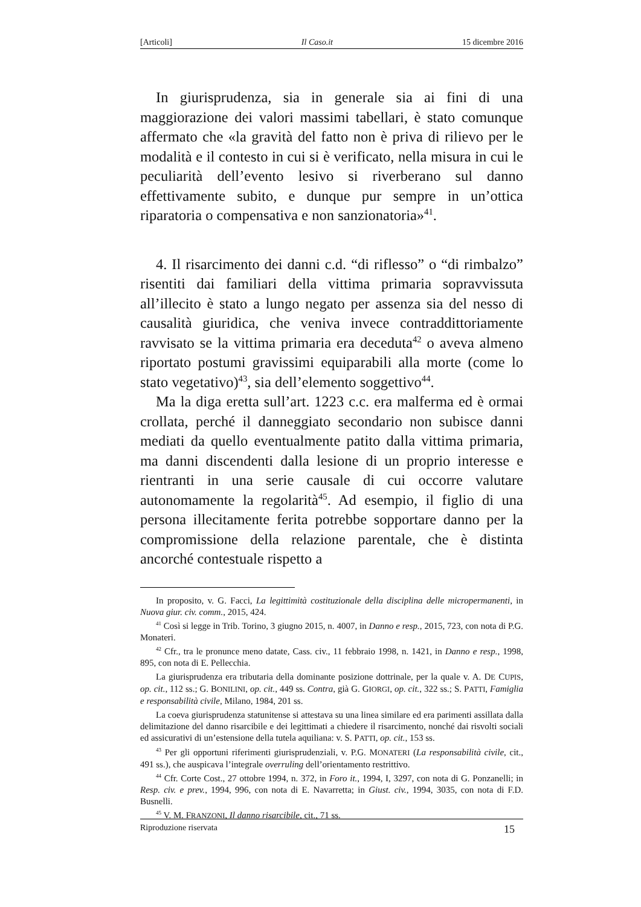[Articoli] Il Caso.it 15 dicembre 2016
In giurisprudenza, sia in generale sia ai fini di una maggiorazione dei valori massimi tabellari, è stato comunque affermato che «la gravità del fatto non è priva di rilievo per le modalità e il contesto in cui si è verificato, nella misura in cui le peculiarità dell’evento lesivo si riverberano sul danno effettivamente subito, e dunque pur sempre in un’ottica riparatoria o compensativa e non sanzionatoria»<sup>41</sup>.
4. Il risarcimento dei danni c.d. “di riflesso” o “di rimbalzo” risentiti dai familiari della vittima primaria sopravvissuta all’illecito è stato a lungo negato per assenza sia del nesso di causalità giuridica, che veniva invece contraddittoriamente ravvisato se la vittima primaria era deceduta<sup>42</sup> o aveva almeno riportato postumi gravissimi equiparabili alla morte (come lo stato vegetativo)<sup>43</sup>, sia dell’elemento soggettivo<sup>44</sup>.
Ma la diga eretta sull’art. 1223 c.c. era malferma ed è ormai crollata, perché il danneggiato secondario non subisce danni mediati da quello eventualmente patito dalla vittima primaria, ma danni discendenti dalla lesione di un proprio interesse e rientranti in una serie causale di cui occorre valutare autonomamente la regolarità<sup>45</sup>. Ad esempio, il figlio di una persona illecitamente ferita potrebbe sopportare danno per la compromissione della relazione parentale, che è distinta ancorché contestuale rispetto a
In proposito, v. G. Facci, La legittimità costituzionale della disciplina delle micropermanenti, in Nuova giur. civ. comm., 2015, 424.
<sup>41</sup> Così si legge in Trib. Torino, 3 giugno 2015, n. 4007, in Danno e resp., 2015, 723, con nota di P.G. Monateri.
<sup>42</sup> Cfr., tra le pronunce meno datate, Cass. civ., 11 febbraio 1998, n. 1421, in Danno e resp., 1998, 895, con nota di E. Pellecchia.
La giurisprudenza era tributaria della dominante posizione dottrinale, per la quale v. A. DE CUPIS, op. cit., 112 ss.; G. BONILINI, op. cit., 449 ss. Contra, già G. GIORGI, op. cit., 322 ss.; S. PATTI, Famiglia e responsabilità civile, Milano, 1984, 201 ss.
La coeva giurisprudenza statunitense si attestava su una linea similare ed era parimenti assillata dalla delimitazione del danno risarcibile e dei legittimati a chiedere il risarcimento, nonché dai risvolti sociali ed assicurativi di un’estensione della tutela aquiliana: v. S. PATTI, op. cit., 153 ss.
<sup>43</sup> Per gli opportuni riferimenti giurisprudenziali, v. P.G. MONATERI (La responsabilità civile, cit., 491 ss.), che auspicava l’integrale overruling dell’orientamento restrittivo.
<sup>44</sup> Cfr. Corte Cost., 27 ottobre 1994, n. 372, in Foro it., 1994, I, 3297, con nota di G. Ponzanelli; in Resp. civ. e prev., 1994, 996, con nota di E. Navarretta; in Giust. civ., 1994, 3035, con nota di F.D. Busnelli.
<sup>45</sup> V. M. FRANZONI, Il danno risarcibile, cit., 71 ss.
Riproduzione riservata 15